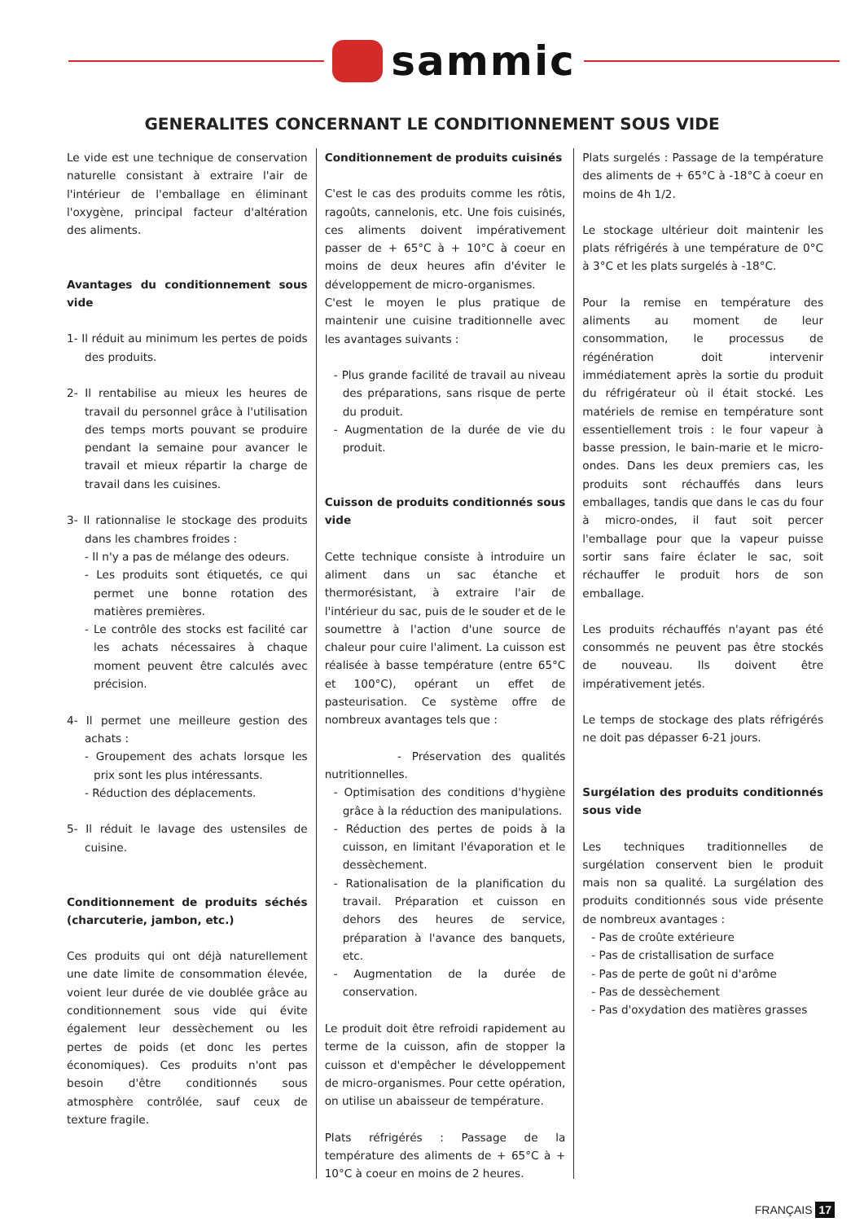sammic
GENERALITES CONCERNANT LE CONDITIONNEMENT SOUS VIDE
Le vide est une technique de conservation naturelle consistant à extraire l'air de l'intérieur de l'emballage en éliminant l'oxygène, principal facteur d'altération des aliments.
Avantages du conditionnement sous vide
1- Il réduit au minimum les pertes de poids des produits.
2- Il rentabilise au mieux les heures de travail du personnel grâce à l'utilisation des temps morts pouvant se produire pendant la semaine pour avancer le travail et mieux répartir la charge de travail dans les cuisines.
3- Il rationnalise le stockage des produits dans les chambres froides :
- Il n'y a pas de mélange des odeurs.
- Les produits sont étiquetés, ce qui permet une bonne rotation des matières premières.
- Le contrôle des stocks est facilité car les achats nécessaires à chaque moment peuvent être calculés avec précision.
4- Il permet une meilleure gestion des achats :
- Groupement des achats lorsque les prix sont les plus intéressants.
- Réduction des déplacements.
5- Il réduit le lavage des ustensiles de cuisine.
Conditionnement de produits séchés (charcuterie, jambon, etc.)
Ces produits qui ont déjà naturellement une date limite de consommation élevée, voient leur durée de vie doublée grâce au conditionnement sous vide qui évite également leur dessèchement ou les pertes de poids (et donc les pertes économiques). Ces produits n'ont pas besoin d'être conditionnés sous atmosphère contrôlée, sauf ceux de texture fragile.
Conditionnement de produits cuisinés
C'est le cas des produits comme les rôtis, ragoûts, cannelonis, etc. Une fois cuisinés, ces aliments doivent impérativement passer de + 65°C à + 10°C à coeur en moins de deux heures afin d'éviter le développement de micro-organismes.
C'est le moyen le plus pratique de maintenir une cuisine traditionnelle avec les avantages suivants :
- Plus grande facilité de travail au niveau des préparations, sans risque de perte du produit.
- Augmentation de la durée de vie du produit.
Cuisson de produits conditionnés sous vide
Cette technique consiste à introduire un aliment dans un sac étanche et thermorésistant, à extraire l'air de l'intérieur du sac, puis de le souder et de le soumettre à l'action d'une source de chaleur pour cuire l'aliment. La cuisson est réalisée à basse température (entre 65°C et 100°C), opérant un effet de pasteurisation. Ce système offre de nombreux avantages tels que :
- Préservation des qualités nutritionnelles.
- Optimisation des conditions d'hygiène grâce à la réduction des manipulations.
- Réduction des pertes de poids à la cuisson, en limitant l'évaporation et le dessèchement.
- Rationalisation de la planification du travail. Préparation et cuisson en dehors des heures de service, préparation à l'avance des banquets, etc.
- Augmentation de la durée de conservation.
Le produit doit être refroidi rapidement au terme de la cuisson, afin de stopper la cuisson et d'empêcher le développement de micro-organismes. Pour cette opération, on utilise un abaisseur de température.
Plats réfrigérés : Passage de la température des aliments de + 65°C à + 10°C à coeur en moins de 2 heures.
Plats surgelés : Passage de la température des aliments de + 65°C à -18°C à coeur en moins de 4h 1/2.
Le stockage ultérieur doit maintenir les plats réfrigérés à une température de 0°C à 3°C et les plats surgelés à -18°C.
Pour la remise en température des aliments au moment de leur consommation, le processus de régénération doit intervenir immédiatement après la sortie du produit du réfrigérateur où il était stocké. Les matériels de remise en température sont essentiellement trois : le four vapeur à basse pression, le bain-marie et le micro-ondes. Dans les deux premiers cas, les produits sont réchauffés dans leurs emballages, tandis que dans le cas du four à micro-ondes, il faut soit percer l'emballage pour que la vapeur puisse sortir sans faire éclater le sac, soit réchauffer le produit hors de son emballage.
Les produits réchauffés n'ayant pas été consommés ne peuvent pas être stockés de nouveau. Ils doivent être impérativement jetés.
Le temps de stockage des plats réfrigérés ne doit pas dépasser 6-21 jours.
Surgélation des produits conditionnés sous vide
Les techniques traditionnelles de surgélation conservent bien le produit mais non sa qualité. La surgélation des produits conditionnés sous vide présente de nombreux avantages :
- Pas de croûte extérieure
- Pas de cristallisation de surface
- Pas de perte de goût ni d'arôme
- Pas de dessèchement
- Pas d'oxydation des matières grasses
FRANÇAIS 17